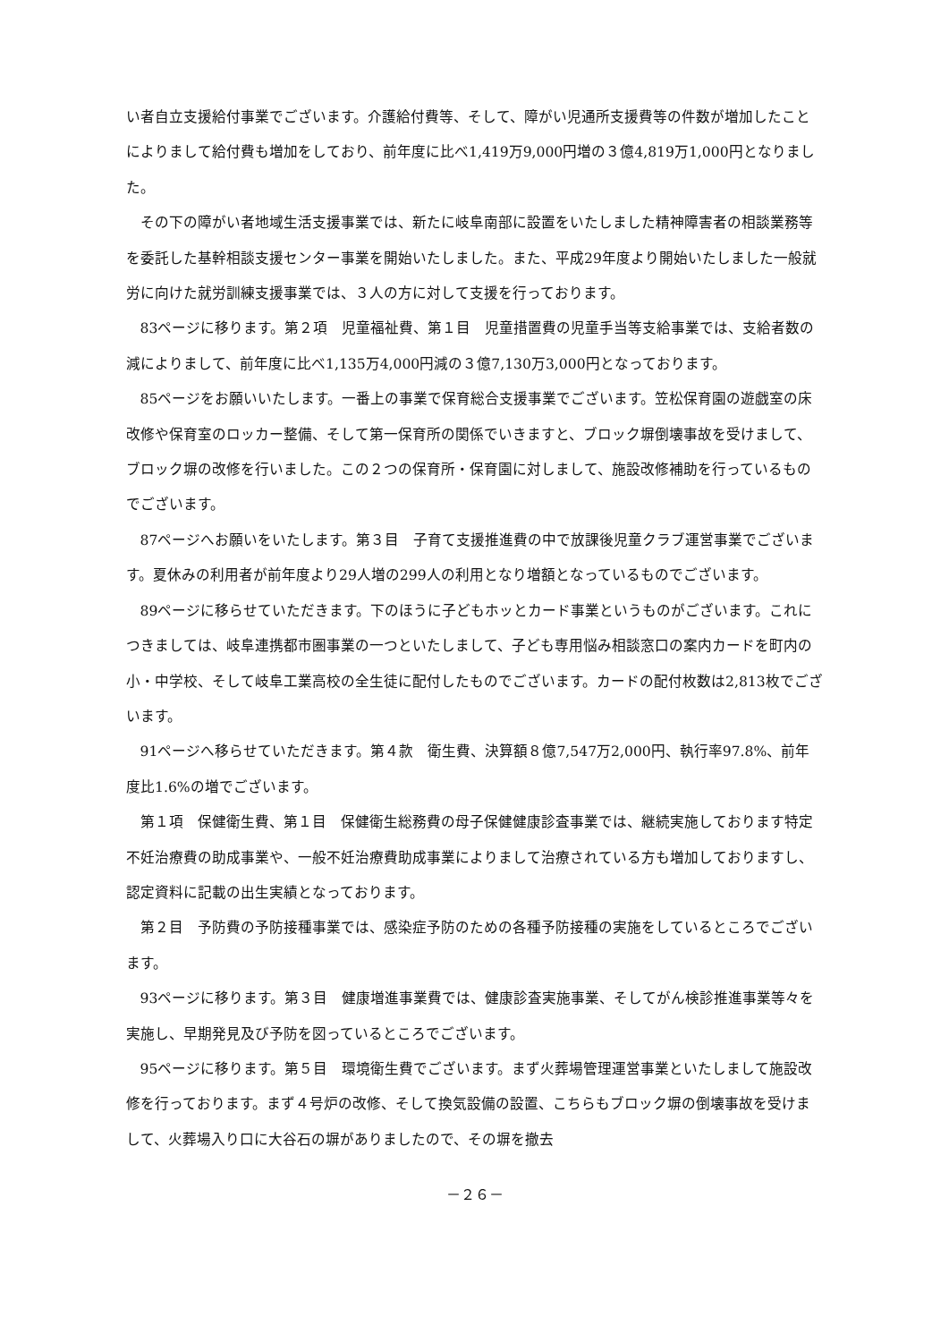い者自立支援給付事業でございます。介護給付費等、そして、障がい児通所支援費等の件数が増加したことによりまして給付費も増加をしており、前年度に比べ1,419万9,000円増の３億4,819万1,000円となりました。
その下の障がい者地域生活支援事業では、新たに岐阜南部に設置をいたしました精神障害者の相談業務等を委託した基幹相談支援センター事業を開始いたしました。また、平成29年度より開始いたしました一般就労に向けた就労訓練支援事業では、３人の方に対して支援を行っております。
83ページに移ります。第２項　児童福祉費、第１目　児童措置費の児童手当等支給事業では、支給者数の減によりまして、前年度に比べ1,135万4,000円減の３億7,130万3,000円となっております。
85ページをお願いいたします。一番上の事業で保育総合支援事業でございます。笠松保育園の遊戯室の床改修や保育室のロッカー整備、そして第一保育所の関係でいきますと、ブロック塀倒壊事故を受けまして、ブロック塀の改修を行いました。この２つの保育所・保育園に対しまして、施設改修補助を行っているものでございます。
87ページへお願いをいたします。第３目　子育て支援推進費の中で放課後児童クラブ運営事業でございます。夏休みの利用者が前年度より29人増の299人の利用となり増額となっているものでございます。
89ページに移らせていただきます。下のほうに子どもホッとカード事業というものがございます。これにつきましては、岐阜連携都市圏事業の一つといたしまして、子ども専用悩み相談窓口の案内カードを町内の小・中学校、そして岐阜工業高校の全生徒に配付したものでございます。カードの配付枚数は2,813枚でございます。
91ページへ移らせていただきます。第４款　衛生費、決算額８億7,547万2,000円、執行率97.8%、前年度比1.6%の増でございます。
第１項　保健衛生費、第１目　保健衛生総務費の母子保健健康診査事業では、継続実施しております特定不妊治療費の助成事業や、一般不妊治療費助成事業によりまして治療されている方も増加しておりますし、認定資料に記載の出生実績となっております。
第２目　予防費の予防接種事業では、感染症予防のための各種予防接種の実施をしているところでございます。
93ページに移ります。第３目　健康増進事業費では、健康診査実施事業、そしてがん検診推進事業等々を実施し、早期発見及び予防を図っているところでございます。
95ページに移ります。第５目　環境衛生費でございます。まず火葬場管理運営事業といたしまして施設改修を行っております。まず４号炉の改修、そして換気設備の設置、こちらもブロック塀の倒壊事故を受けまして、火葬場入り口に大谷石の塀がありましたので、その塀を撤去
－２６－